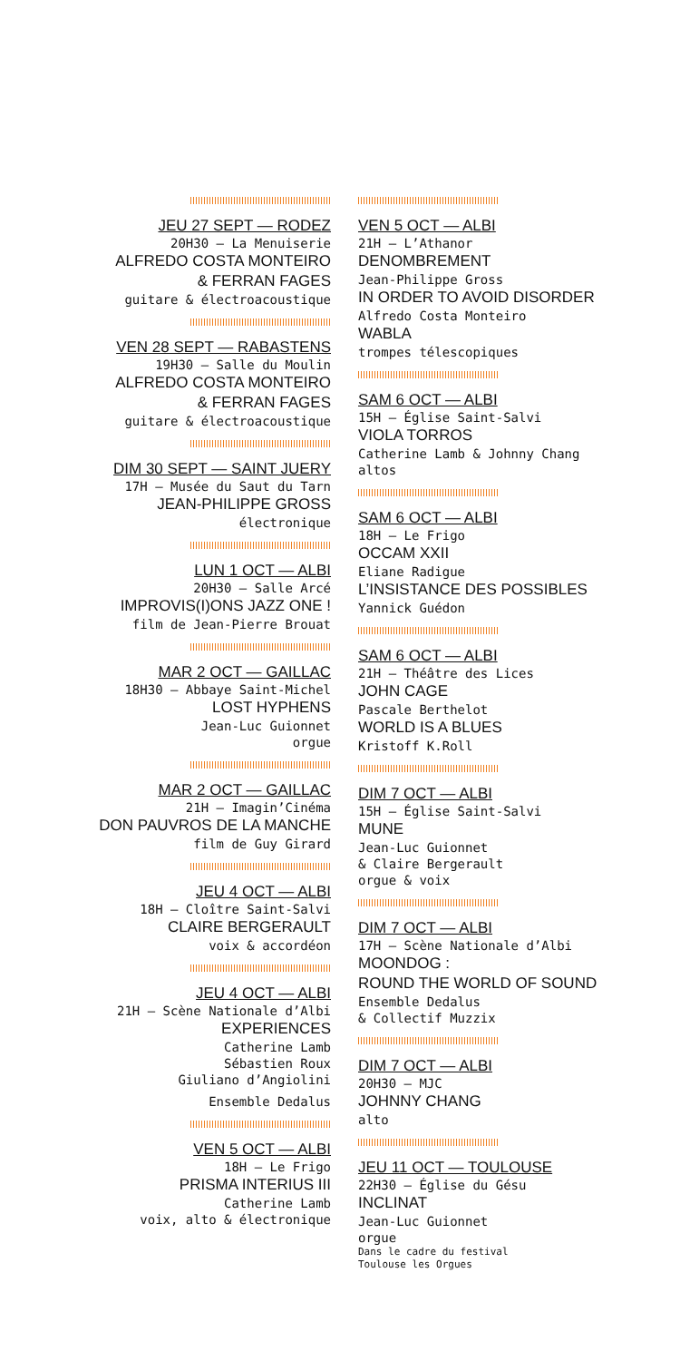JEU 27 SEPT — RODEZ
20H30 — La Menuiserie
ALFREDO COSTA MONTEIRO
& FERRAN FAGES
guitare & électroacoustique
VEN 28 SEPT — RABASTENS
19H30 — Salle du Moulin
ALFREDO COSTA MONTEIRO
& FERRAN FAGES
guitare & électroacoustique
DIM 30 SEPT — SAINT JUERY
17H — Musée du Saut du Tarn
JEAN-PHILIPPE GROSS
électronique
LUN 1 OCT — ALBI
20H30 — Salle Arcé
IMPROVIS(I)ONS JAZZ ONE !
film de Jean-Pierre Brouat
MAR 2 OCT — GAILLAC
18H30 — Abbaye Saint-Michel
LOST HYPHENS
Jean-Luc Guionnet
orgue
MAR 2 OCT — GAILLAC
21H — Imagin’Cinéma
DON PAUVROS DE LA MANCHE
film de Guy Girard
JEU 4 OCT — ALBI
18H — Cloître Saint-Salvi
CLAIRE BERGERAULT
voix & accordéon
JEU 4 OCT — ALBI
21H — Scène Nationale d’Albi
EXPERIENCES
Catherine Lamb
Sébastien Roux
Giuliano d’Angiolini
Ensemble Dedalus
VEN 5 OCT — ALBI
18H — Le Frigo
PRISMA INTERIUS III
Catherine Lamb
voix, alto & électronique
VEN 5 OCT — ALBI
21H — L’Athanor
DENOMBREMENT
Jean-Philippe Gross
IN ORDER TO AVOID DISORDER
Alfredo Costa Monteiro
WABLA
trompes télescopiques
SAM 6 OCT — ALBI
15H — Église Saint-Salvi
VIOLA TORROS
Catherine Lamb & Johnny Chang
altos
SAM 6 OCT — ALBI
18H — Le Frigo
OCCAM XXII
Eliane Radigue
L’INSISTANCE DES POSSIBLES
Yannick Guédon
SAM 6 OCT — ALBI
21H — Théâtre des Lices
JOHN CAGE
Pascale Berthelot
WORLD IS A BLUES
Kristoff K.Roll
DIM 7 OCT — ALBI
15H — Église Saint-Salvi
MUNE
Jean-Luc Guionnet
& Claire Bergerault
orgue & voix
DIM 7 OCT — ALBI
17H — Scène Nationale d’Albi
MOONDOG :
ROUND THE WORLD OF SOUND
Ensemble Dedalus
& Collectif Muzzix
DIM 7 OCT — ALBI
20H30 — MJC
JOHNNY CHANG
alto
JEU 11 OCT — TOULOUSE
22H30 — Église du Gésu
INCLINAT
Jean-Luc Guionnet
orgue
Dans le cadre du festival
Toulouse les Orgues